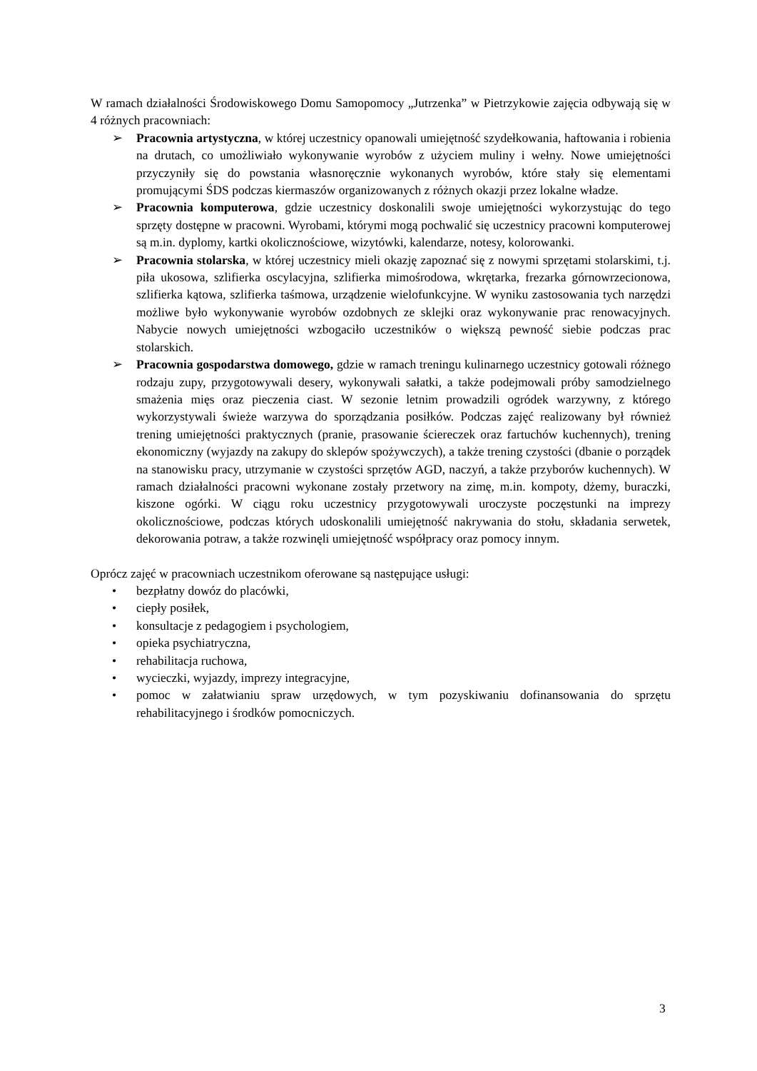W ramach działalności Środowiskowego Domu Samopomocy „Jutrzenka” w Pietrzykowie zajęcia odbywają się w 4 różnych pracowniach:
➢ Pracownia artystyczna, w której uczestnicy opanowali umiejętność szydełkowania, haftowania i robienia na drutach, co umożliwiało wykonywanie wyrobów z użyciem muliny i wełny. Nowe umiejętności przyczyniły się do powstania własnoręcznie wykonanych wyrobów, które stały się elementami promującymi ŚDS podczas kiermaszów organizowanych z różnych okazji przez lokalne władze.
➢ Pracownia komputerowa, gdzie uczestnicy doskonalili swoje umiejętności wykorzystując do tego sprzęty dostępne w pracowni. Wyrobami, którymi mogą pochwalić się uczestnicy pracowni komputerowej są m.in. dyplomy, kartki okolicznościowe, wizytówki, kalendarze, notesy, kolorowanki.
➢ Pracownia stolarska, w której uczestnicy mieli okazję zapoznać się z nowymi sprzętami stolarskimi, t.j. piła ukosowa, szlifierka oscylacyjna, szlifierka mimośrodowa, wkrętarka, frezarka górnowrzecionowa, szlifierka kątowa, szlifierka taśmowa, urządzenie wielofunkcyjne. W wyniku zastosowania tych narzędzi możliwe było wykonywanie wyrobów ozdobnych ze sklejki oraz wykonywanie prac renowacyjnych. Nabycie nowych umiejętności wzbogaciło uczestników o większą pewność siebie podczas prac stolarskich.
➢ Pracownia gospodarstwa domowego, gdzie w ramach treningu kulinarnego uczestnicy gotowali różnego rodzaju zupy, przygotowywali desery, wykonywali sałatki, a także podejmowali próby samodzielnego smażenia mięs oraz pieczenia ciast. W sezonie letnim prowadzili ogródek warzywny, z którego wykorzystywali świeże warzywa do sporządzania posiłków. Podczas zajęć realizowany był również trening umiejętności praktycznych (pranie, prasowanie ściereczek oraz fartuchów kuchennych), trening ekonomiczny (wyjazdy na zakupy do sklepów spożywczych), a także trening czystości (dbanie o porządek na stanowisku pracy, utrzymanie w czystości sprzętów AGD, naczyń, a także przyborów kuchennych). W ramach działalności pracowni wykonane zostały przetwory na zimę, m.in. kompoty, dżemy, buraczki, kiszone ogórki. W ciągu roku uczestnicy przygotowywali uroczyste poczęstunki na imprezy okolicznościowe, podczas których udoskonalili umiejętność nakrywania do stołu, składania serwetek, dekorowania potraw, a także rozwinęli umiejętność współpracy oraz pomocy innym.
Oprócz zajęć w pracowniach uczestnikom oferowane są następujące usługi:
• bezpłatny dowóz do placówki,
• ciepły posiłek,
• konsultacje z pedagogiem i psychologiem,
• opieka psychiatryczna,
• rehabilitacja ruchowa,
• wycieczki, wyjazdy, imprezy integracyjne,
• pomoc w załatwianiu spraw urzędowych, w tym pozyskiwaniu dofinansowania do sprzętu rehabilitacyjnego i środków pomocniczych.
3